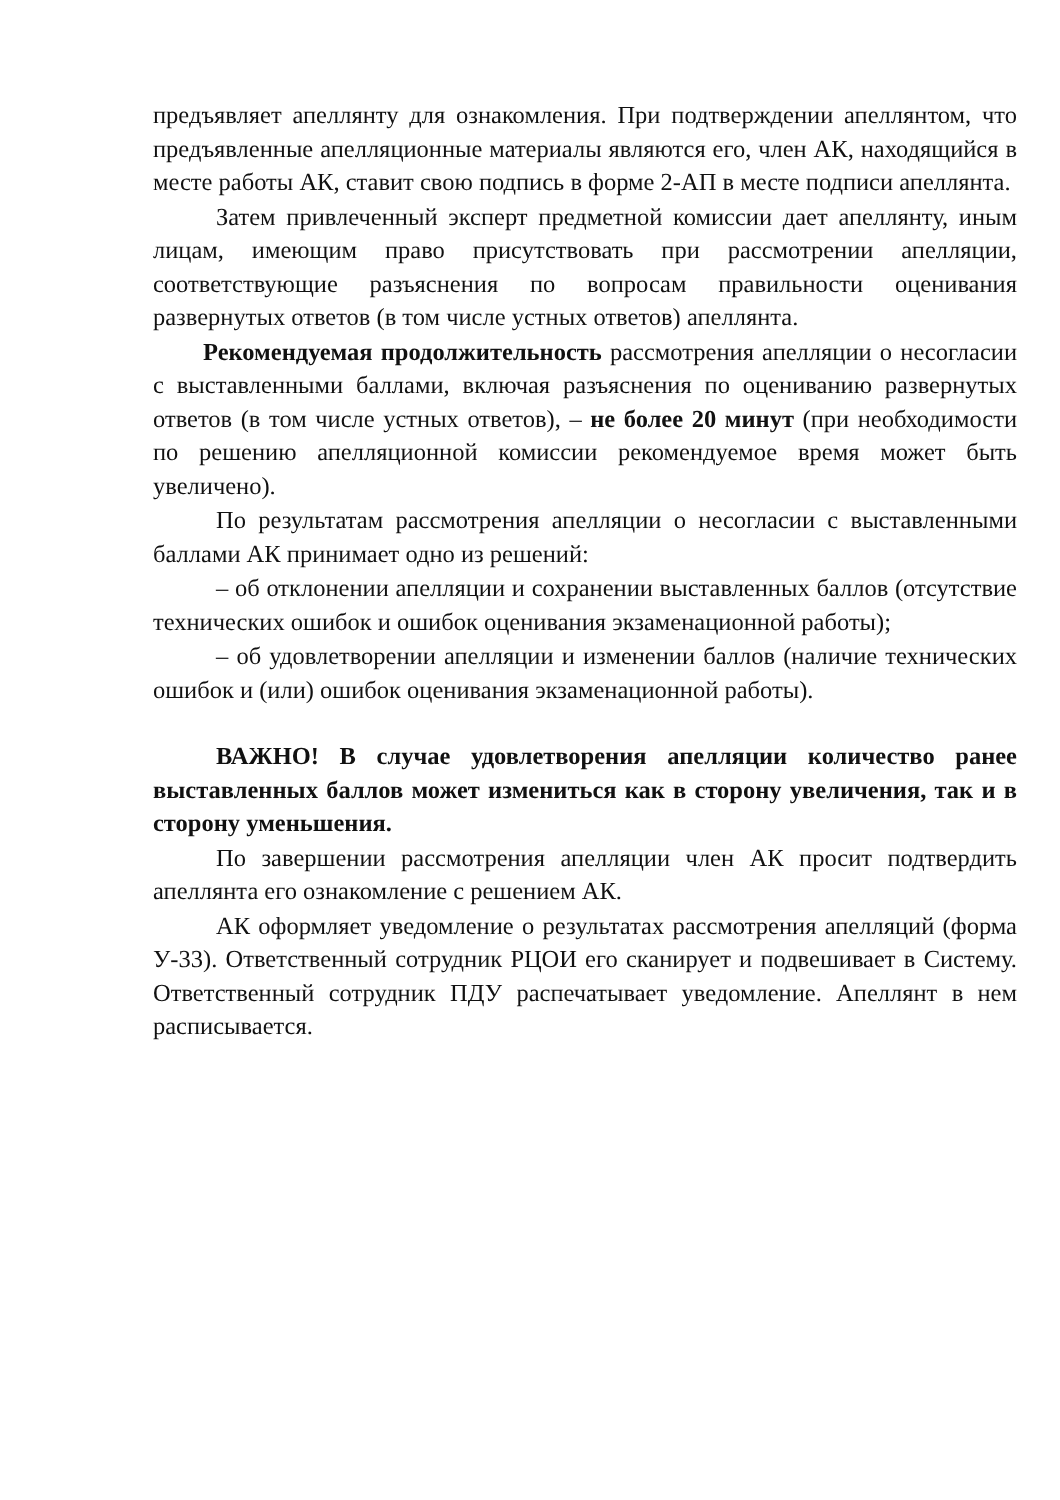предъявляет апеллянту для ознакомления. При подтверждении апеллянтом, что предъявленные апелляционные материалы являются его, член АК, находящийся в месте работы АК, ставит свою подпись в форме 2-АП в месте подписи апеллянта.
Затем привлеченный эксперт предметной комиссии дает апеллянту, иным лицам, имеющим право присутствовать при рассмотрении апелляции, соответствующие разъяснения по вопросам правильности оценивания развернутых ответов (в том числе устных ответов) апеллянта.
Рекомендуемая продолжительность рассмотрения апелляции о несогласии с выставленными баллами, включая разъяснения по оцениванию развернутых ответов (в том числе устных ответов), – не более 20 минут (при необходимости по решению апелляционной комиссии рекомендуемое время может быть увеличено).
По результатам рассмотрения апелляции о несогласии с выставленными баллами АК принимает одно из решений:
– об отклонении апелляции и сохранении выставленных баллов (отсутствие технических ошибок и ошибок оценивания экзаменационной работы);
– об удовлетворении апелляции и изменении баллов (наличие технических ошибок и (или) ошибок оценивания экзаменационной работы).
ВАЖНО! В случае удовлетворения апелляции количество ранее выставленных баллов может измениться как в сторону увеличения, так и в сторону уменьшения.
По завершении рассмотрения апелляции член АК просит подтвердить апеллянта его ознакомление с решением АК.
АК оформляет уведомление о результатах рассмотрения апелляций (форма У-33). Ответственный сотрудник РЦОИ его сканирует и подвешивает в Систему. Ответственный сотрудник ПДУ распечатывает уведомление. Апеллянт в нем расписывается.